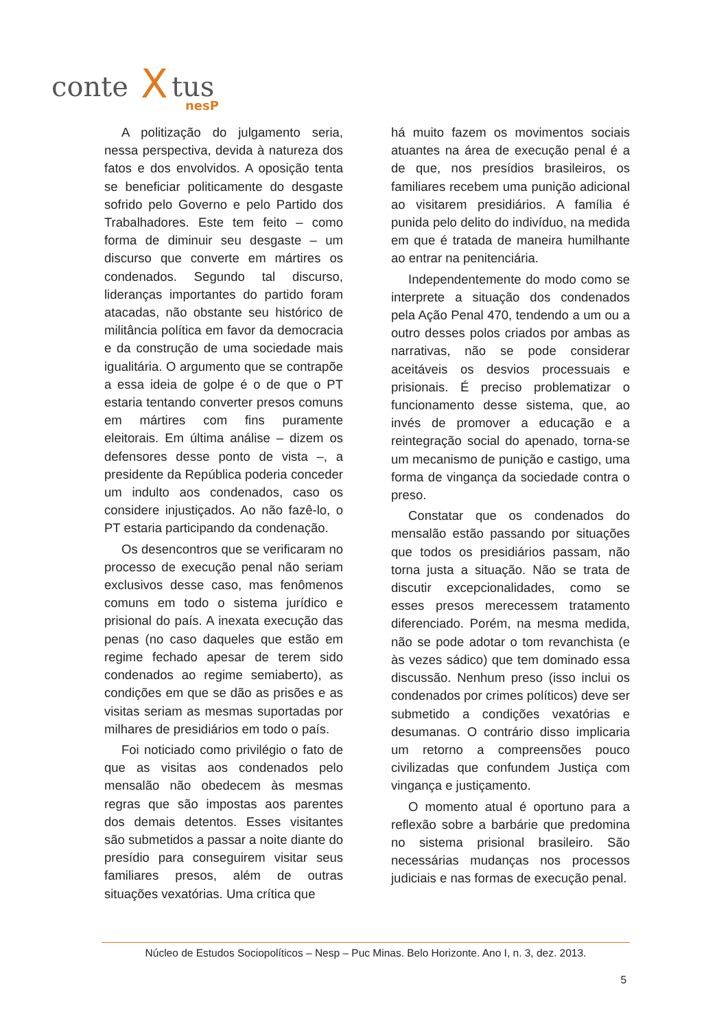conte
X
tus
nesP
A politização do julgamento seria, nessa perspectiva, devida à natureza dos fatos e dos envolvidos. A oposição tenta se beneficiar politicamente do desgaste sofrido pelo Governo e pelo Partido dos Trabalhadores. Este tem feito – como forma de diminuir seu desgaste – um discurso que converte em mártires os condenados. Segundo tal discurso, lideranças importantes do partido foram atacadas, não obstante seu histórico de militância política em favor da democracia e da construção de uma sociedade mais igualitária. O argumento que se contrapõe a essa ideia de golpe é o de que o PT estaria tentando converter presos comuns em mártires com fins puramente eleitorais. Em última análise – dizem os defensores desse ponto de vista –, a presidente da República poderia conceder um indulto aos condenados, caso os considere injustiçados. Ao não fazê-lo, o PT estaria participando da condenação.
Os desencontros que se verificaram no processo de execução penal não seriam exclusivos desse caso, mas fenômenos comuns em todo o sistema jurídico e prisional do país. A inexata execução das penas (no caso daqueles que estão em regime fechado apesar de terem sido condenados ao regime semiaberto), as condições em que se dão as prisões e as visitas seriam as mesmas suportadas por milhares de presidiários em todo o país.
Foi noticiado como privilégio o fato de que as visitas aos condenados pelo mensalão não obedecem às mesmas regras que são impostas aos parentes dos demais detentos. Esses visitantes são submetidos a passar a noite diante do presídio para conseguirem visitar seus familiares presos, além de outras situações vexatórias. Uma crítica que
há muito fazem os movimentos sociais atuantes na área de execução penal é a de que, nos presídios brasileiros, os familiares recebem uma punição adicional ao visitarem presidiários. A família é punida pelo delito do indivíduo, na medida em que é tratada de maneira humilhante ao entrar na penitenciária.
Independentemente do modo como se interprete a situação dos condenados pela Ação Penal 470, tendendo a um ou a outro desses polos criados por ambas as narrativas, não se pode considerar aceitáveis os desvios processuais e prisionais. É preciso problematizar o funcionamento desse sistema, que, ao invés de promover a educação e a reintegração social do apenado, torna-se um mecanismo de punição e castigo, uma forma de vingança da sociedade contra o preso.
Constatar que os condenados do mensalão estão passando por situações que todos os presidiários passam, não torna justa a situação. Não se trata de discutir excepcionalidades, como se esses presos merecessem tratamento diferenciado. Porém, na mesma medida, não se pode adotar o tom revanchista (e às vezes sádico) que tem dominado essa discussão. Nenhum preso (isso inclui os condenados por crimes políticos) deve ser submetido a condições vexatórias e desumanas. O contrário disso implicaria um retorno a compreensões pouco civilizadas que confundem Justiça com vingança e justiçamento.
O momento atual é oportuno para a reflexão sobre a barbárie que predomina no sistema prisional brasileiro. São necessárias mudanças nos processos judiciais e nas formas de execução penal.
Núcleo de Estudos Sociopolíticos – Nesp – Puc Minas. Belo Horizonte. Ano I, n. 3, dez. 2013.
5